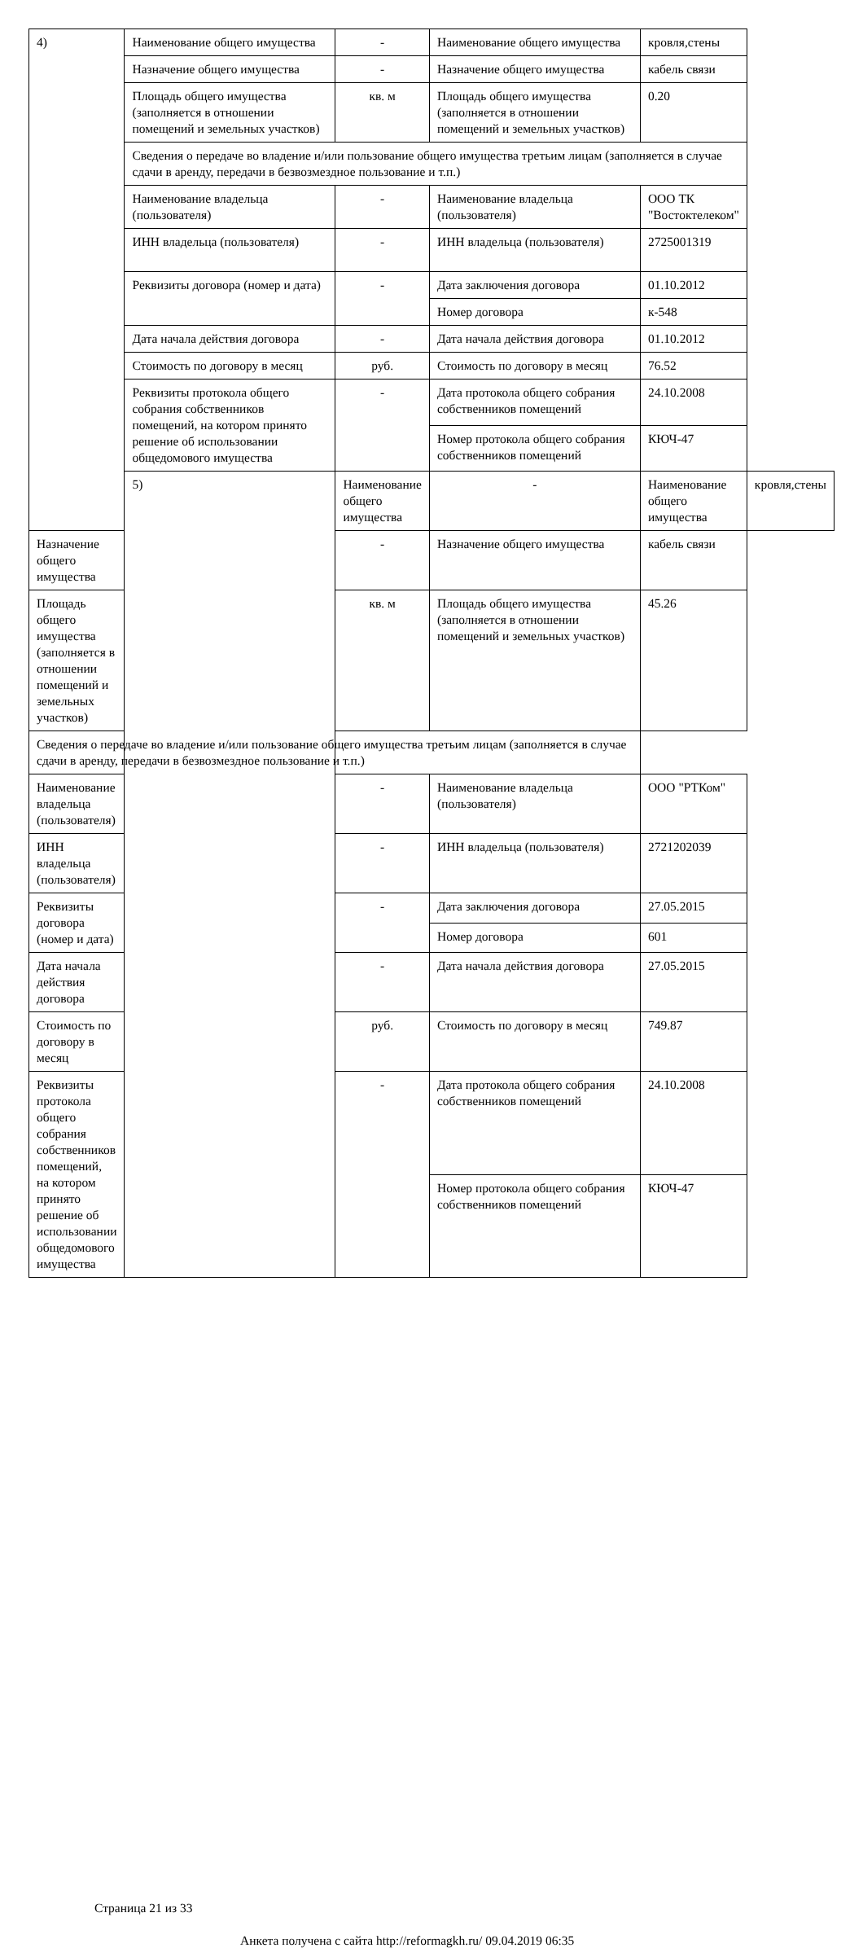| 4) | Наименование общего имущества | - | Наименование общего имущества | кровля,стены | |
| | Назначение общего имущества | - | Назначение общего имущества | кабель связи | |
| | Площадь общего имущества (заполняется в отношении помещений и земельных участков) | кв. м | Площадь общего имущества (заполняется в отношении помещений и земельных участков) | 0.20 | |
| | Сведения о передаче во владение и/или пользование общего имущества третьим лицам (заполняется в случае сдачи в аренду, передачи в безвозмездное пользование и т.п.) | | | | |
| | Наименование владельца (пользователя) | - | Наименование владельца (пользователя) | ООО ТК "Востоктелеком" | |
| | ИНН владельца (пользователя) | - | ИНН владельца (пользователя) | 2725001319 | |
| | Реквизиты договора (номер и дата) | - | Дата заключения договора | 01.10.2012 | |
| | | | Номер договора | к-548 | |
| | Дата начала действия договора | - | Дата начала действия договора | 01.10.2012 | |
| | Стоимость по договору в месяц | руб. | Стоимость по договору в месяц | 76.52 | |
| | Реквизиты протокола общего собрания собственников помещений, на котором принято решение об использовании общедомового имущества | - | Дата протокола общего собрания собственников помещений | 24.10.2008 | |
| | | | Номер протокола общего собрания собственников помещений | КЮЧ-47 | |
| | 5) | Наименование общего имущества | - | Наименование общего имущества | кровля,стены |
| Назначение общего имущества | | - | Назначение общего имущества | кабель связи | |
| Площадь общего имущества (заполняется в отношении помещений и земельных участков) | | кв. м | Площадь общего имущества (заполняется в отношении помещений и земельных участков) | 45.26 | |
| Сведения о передаче во владение и/или пользование общего имущества третьим лицам (заполняется в случае сдачи в аренду, передачи в безвозмездное пользование и т.п.) | | | | | |
| Наименование владельца (пользователя) | | - | Наименование владельца (пользователя) | ООО "РТКом" | |
| ИНН владельца (пользователя) | | - | ИНН владельца (пользователя) | 2721202039 | |
| Реквизиты договора (номер и дата) | | - | Дата заключения договора | 27.05.2015 | |
| | | | Номер договора | 601 | |
| Дата начала действия договора | | - | Дата начала действия договора | 27.05.2015 | |
| Стоимость по договору в месяц | | руб. | Стоимость по договору в месяц | 749.87 | |
| Реквизиты протокола общего собрания собственников помещений, на котором принято решение об использовании общедомового имущества | | - | Дата протокола общего собрания собственников помещений | 24.10.2008 | |
| | | | Номер протокола общего собрания собственников помещений | КЮЧ-47 | |
Страница 21 из 33
Анкета получена с сайта http://reformagkh.ru/ 09.04.2019 06:35